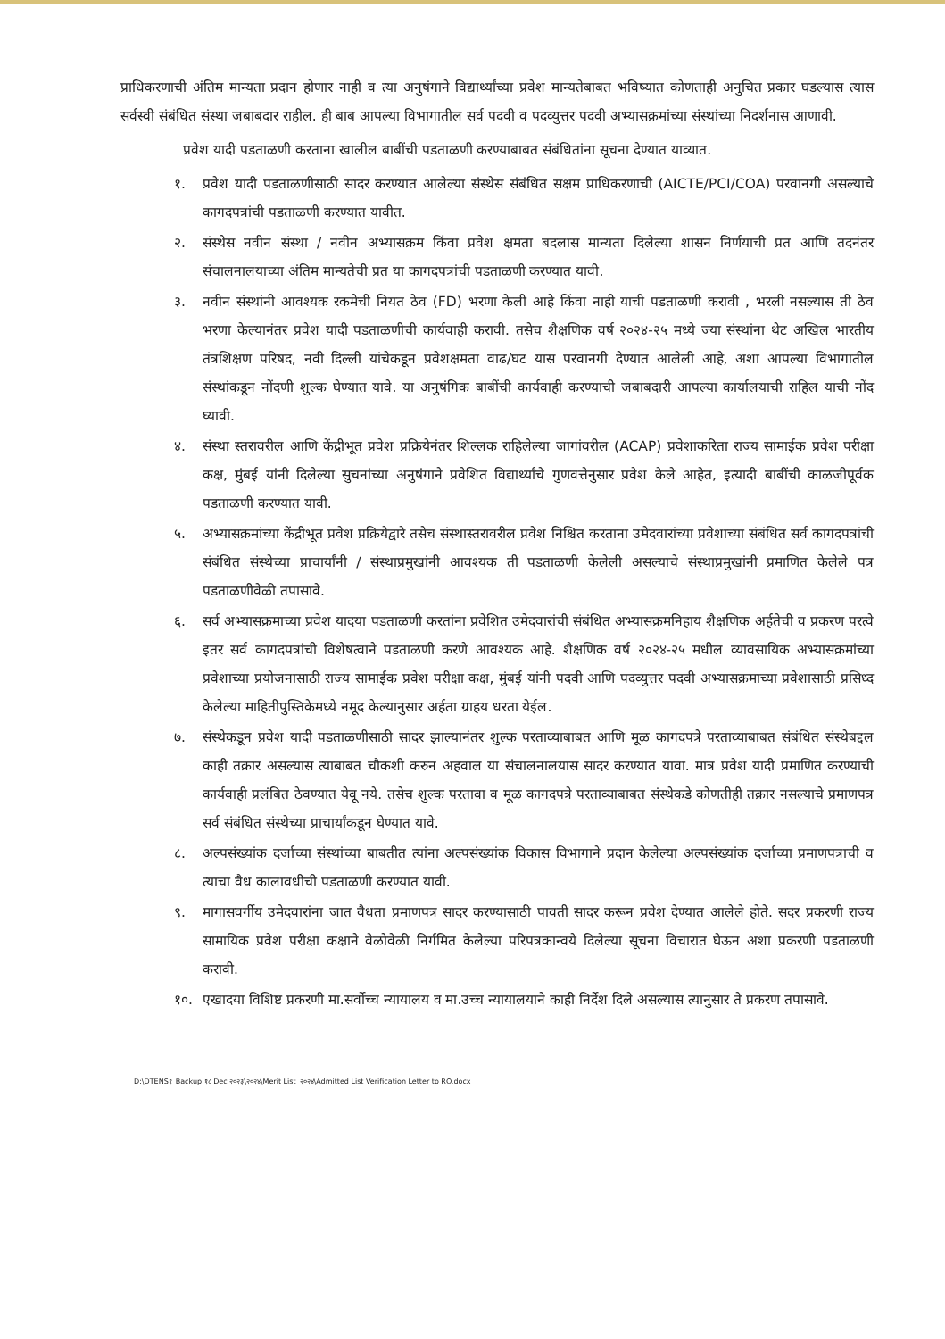प्राधिकरणाची अंतिम मान्यता प्रदान होणार नाही व त्या अनुषंगाने विद्यार्थ्यांच्या प्रवेश मान्यतेबाबत भविष्यात कोणताही अनुचित प्रकार घडल्यास त्यास सर्वस्वी संबंधित संस्था जबाबदार राहील. ही बाब आपल्या विभागातील सर्व पदवी व पदव्युत्तर पदवी अभ्यासक्रमांच्या संस्थांच्या निदर्शनास आणावी.
प्रवेश यादी पडताळणी करताना खालील बाबींची पडताळणी करण्याबाबत संबंधितांना सूचना देण्यात याव्यात.
१. प्रवेश यादी पडताळणीसाठी सादर करण्यात आलेल्या संस्थेस संबंधित सक्षम प्राधिकरणाची (AICTE/PCI/COA) परवानगी असल्याचे कागदपत्रांची पडताळणी करण्यात यावीत.
२. संस्थेस नवीन संस्था / नवीन अभ्यासक्रम किंवा प्रवेश क्षमता बदलास मान्यता दिलेल्या शासन निर्णयाची प्रत आणि तदनंतर संचालनालयाच्या अंतिम मान्यतेची प्रत या कागदपत्रांची पडताळणी करण्यात यावी.
३. नवीन संस्थांनी आवश्यक रकमेची नियत ठेव (FD) भरणा केली आहे किंवा नाही याची पडताळणी करावी , भरली नसल्यास ती ठेव भरणा केल्यानंतर प्रवेश यादी पडताळणीची कार्यवाही करावी. तसेच शैक्षणिक वर्ष २०२४-२५ मध्ये ज्या संस्थांना थेट अखिल भारतीय तंत्रशिक्षण परिषद, नवी दिल्ली यांचेकडून प्रवेशक्षमता वाढ/घट यास परवानगी देण्यात आलेली आहे, अशा आपल्या विभागातील संस्थांकडून नोंदणी शुल्क घेण्यात यावे. या अनुषंगिक बाबींची कार्यवाही करण्याची जबाबदारी आपल्या कार्यालयाची राहिल याची नोंद घ्यावी.
४. संस्था स्तरावरील आणि केंद्रीभूत प्रवेश प्रक्रियेनंतर शिल्लक राहिलेल्या जागांवरील (ACAP) प्रवेशाकरिता राज्य सामाईक प्रवेश परीक्षा कक्ष, मुंबई यांनी दिलेल्या सुचनांच्या अनुषंगाने प्रवेशित विद्यार्थ्यांचे गुणवत्तेनुसार प्रवेश केले आहेत, इत्यादी बाबींची काळजीपूर्वक पडताळणी करण्यात यावी.
५. अभ्यासक्रमांच्या केंद्रीभूत प्रवेश प्रक्रियेद्वारे तसेच संस्थास्तरावरील प्रवेश निश्चित करताना उमेदवारांच्या प्रवेशाच्या संबंधित सर्व कागदपत्रांची संबंधित संस्थेच्या प्राचार्यांनी / संस्थाप्रमुखांनी आवश्यक ती पडताळणी केलेली असल्याचे संस्थाप्रमुखांनी प्रमाणित केलेले पत्र पडताळणीवेळी तपासावे.
६. सर्व अभ्यासक्रमाच्या प्रवेश यादया पडताळणी करतांना प्रवेशित उमेदवारांची संबंधित अभ्यासक्रमनिहाय शैक्षणिक अर्हतेची व प्रकरण परत्वे इतर सर्व कागदपत्रांची विशेषत्वाने पडताळणी करणे आवश्यक आहे. शैक्षणिक वर्ष २०२४-२५ मधील व्यावसायिक अभ्यासक्रमांच्या प्रवेशाच्या प्रयोजनासाठी राज्य सामाईक प्रवेश परीक्षा कक्ष, मुंबई यांनी पदवी आणि पदव्युत्तर पदवी अभ्यासक्रमाच्या प्रवेशासाठी प्रसिध्द केलेल्या माहितीपुस्तिकेमध्ये नमूद केल्यानुसार अर्हता ग्राहय धरता येईल.
७. संस्थेकडून प्रवेश यादी पडताळणीसाठी सादर झाल्यानंतर शुल्क परताव्याबाबत आणि मूळ कागदपत्रे परताव्याबाबत संबंधित संस्थेबद्दल काही तक्रार असल्यास त्याबाबत चौकशी करुन अहवाल या संचालनालयास सादर करण्यात यावा. मात्र प्रवेश यादी प्रमाणित करण्याची कार्यवाही प्रलंबित ठेवण्यात येवू नये. तसेच शुल्क परतावा व मूळ कागदपत्रे परताव्याबाबत संस्थेकडे कोणतीही तक्रार नसल्याचे प्रमाणपत्र सर्व संबंधित संस्थेच्या प्राचार्यांकडून घेण्यात यावे.
८. अल्पसंख्यांक दर्जाच्या संस्थांच्या बाबतीत त्यांना अल्पसंख्यांक विकास विभागाने प्रदान केलेल्या अल्पसंख्यांक दर्जाच्या प्रमाणपत्राची व त्याचा वैध कालावधीची पडताळणी करण्यात यावी.
९. मागासवर्गीय उमेदवारांना जात वैधता प्रमाणपत्र सादर करण्यासाठी पावती सादर करून प्रवेश देण्यात आलेले होते. सदर प्रकरणी राज्य सामायिक प्रवेश परीक्षा कक्षाने वेळोवेळी निर्गमित केलेल्या परिपत्रकान्वये दिलेल्या सूचना विचारात घेऊन अशा प्रकरणी पडताळणी करावी.
१०. एखादया विशिष्ट प्रकरणी मा.सर्वोच्च न्यायालय व मा.उच्च न्यायालयाने काही निर्देश दिले असल्यास त्यानुसार ते प्रकरण तपासावे.
D:\DTENS१_Backup १८ Dec २०२३\२०२४\Merit List_२०२४\Admitted List Verification Letter to RO.docx